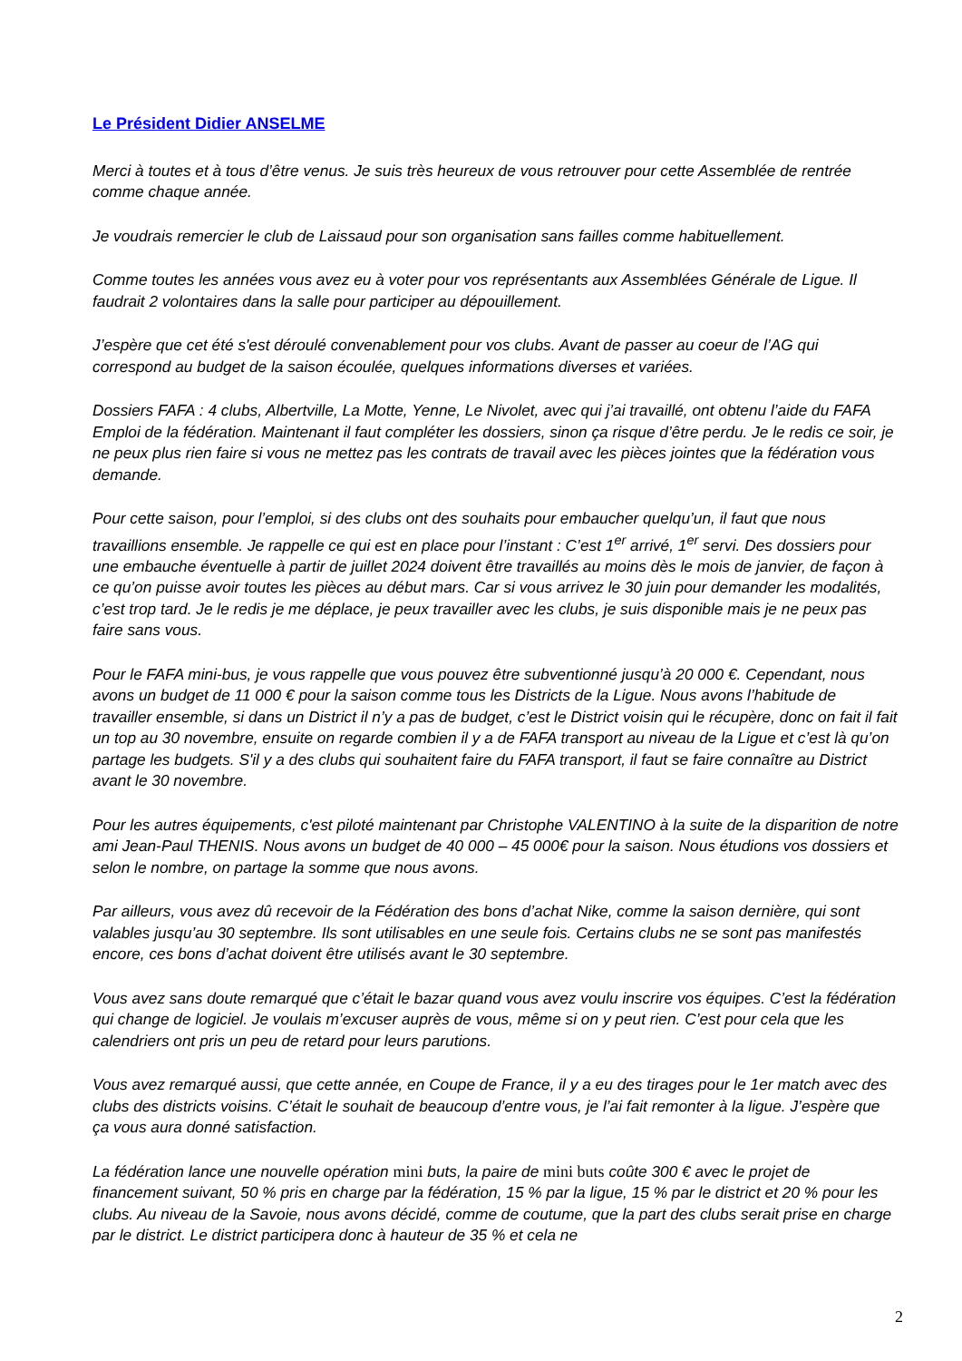Le Président Didier ANSELME
Merci à toutes et à tous d’être venus. Je suis très heureux de vous retrouver pour cette Assemblée de rentrée comme chaque année.
Je voudrais remercier le club de Laissaud pour son organisation sans failles comme habituellement.
Comme toutes les années vous avez eu à voter pour vos représentants aux Assemblées Générale de Ligue. Il faudrait 2 volontaires dans la salle pour participer au dépouillement.
J’espère que cet été s'est déroulé convenablement pour vos clubs. Avant de passer au coeur de l’AG qui correspond au budget de la saison écoulée, quelques informations diverses et variées.
Dossiers FAFA : 4 clubs, Albertville, La Motte, Yenne, Le Nivolet, avec qui j’ai travaillé, ont obtenu l’aide du FAFA Emploi de la fédération. Maintenant il faut compléter les dossiers, sinon ça risque d’être perdu. Je le redis ce soir, je ne peux plus rien faire si vous ne mettez pas les contrats de travail avec les pièces jointes que la fédération vous demande.
Pour cette saison, pour l’emploi, si des clubs ont des souhaits pour embaucher quelqu’un, il faut que nous travaillions ensemble. Je rappelle ce qui est en place pour l’instant : C’est 1<sup>er</sup> arrivé, 1<sup>er</sup> servi. Des dossiers pour une embauche éventuelle à partir de juillet 2024 doivent être travaillés au moins dès le mois de janvier, de façon à ce qu’on puisse avoir toutes les pièces au début mars. Car si vous arrivez le 30 juin pour demander les modalités, c’est trop tard. Je le redis je me déplace, je peux travailler avec les clubs, je suis disponible mais je ne peux pas faire sans vous.
Pour le FAFA mini-bus, je vous rappelle que vous pouvez être subventionné jusqu’à 20 000 €. Cependant, nous avons un budget de 11 000 € pour la saison comme tous les Districts de la Ligue. Nous avons l’habitude de travailler ensemble, si dans un District il n’y a pas de budget, c’est le District voisin qui le récupère, donc on fait il fait un top au 30 novembre, ensuite on regarde combien il y a de FAFA transport au niveau de la Ligue et c’est là qu’on partage les budgets. S'il y a des clubs qui souhaitent faire du FAFA transport, il faut se faire connaître au District avant le 30 novembre.
Pour les autres équipements, c'est piloté maintenant par Christophe VALENTINO à la suite de la disparition de notre ami Jean-Paul THENIS. Nous avons un budget de 40 000 – 45 000€ pour la saison. Nous étudions vos dossiers et selon le nombre, on partage la somme que nous avons.
Par ailleurs, vous avez dû recevoir de la Fédération des bons d’achat Nike, comme la saison dernière, qui sont valables jusqu’au 30 septembre. Ils sont utilisables en une seule fois. Certains clubs ne se sont pas manifestés encore, ces bons d’achat doivent être utilisés avant le 30 septembre.
Vous avez sans doute remarqué que c’était le bazar quand vous avez voulu inscrire vos équipes. C’est la fédération qui change de logiciel. Je voulais m’excuser auprès de vous, même si on y peut rien. C’est pour cela que les calendriers ont pris un peu de retard pour leurs parutions.
Vous avez remarqué aussi, que cette année, en Coupe de France, il y a eu des tirages pour le 1er match avec des clubs des districts voisins. C’était le souhait de beaucoup d’entre vous, je l’ai fait remonter à la ligue. J’espère que ça vous aura donné satisfaction.
La fédération lance une nouvelle opération mini buts, la paire de mini buts coûte 300 € avec le projet de financement suivant, 50 % pris en charge par la fédération, 15 % par la ligue, 15 % par le district et 20 % pour les clubs. Au niveau de la Savoie, nous avons décidé, comme de coutume, que la part des clubs serait prise en charge par le district. Le district participera donc à hauteur de 35 % et cela ne
2